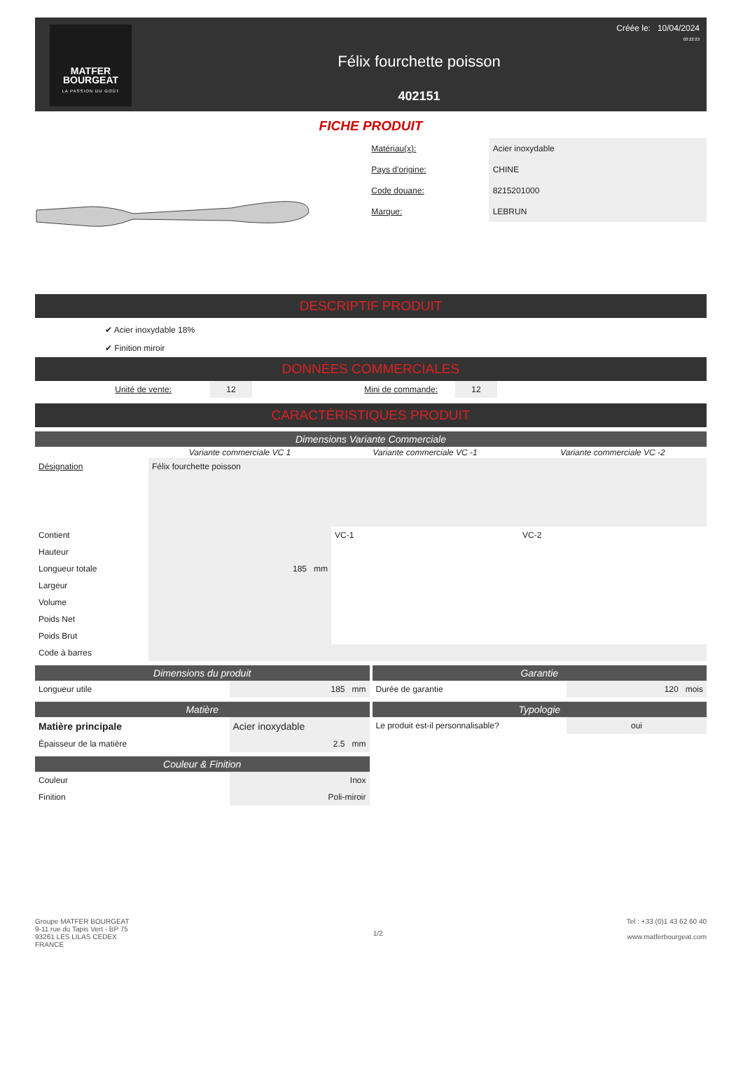MATFER
BOURGEAT
LA PASSION DU GOÛT
Félix fourchette poisson
402151
Créée le: 10/04/2024
03:22:23
FICHE PRODUIT
| Matériau(x): | Acier inoxydable |
| Pays d'origine: | CHINE |
| Code douane: | 8215201000 |
| Marque: | LEBRUN |
DESCRIPTIF PRODUIT
✔ Acier inoxydable 18%
✔ Finition miroir
DONNÉES COMMERCIALES
| Unité de vente: | | 12 | Mini de commande: | | 12 | |
CARACTÉRISTIQUES PRODUIT
Dimensions Variante Commerciale
| | Variante commerciale VC 1 | Variante commerciale VC -1 | Variante commerciale VC -2 |
| --- | --- | --- | --- |
| Désignation | Félix fourchette poisson | | |
| Contient | | VC-1 | VC-2 |
| Hauteur | | | |
| Longueur totale | 185 mm | | |
| Largeur | | | |
| Volume | | | |
| Poids Net | | | |
| Poids Brut | | | |
| Code à barres | | | |
Dimensions du produit
| Longueur utile | 185 mm |
Matière
| Matière principale | Acier inoxydable |
| Épaisseur de la matière | 2.5 mm |
Couleur & Finition
| Couleur | Inox |
| Finition | Poli-miroir |
Garantie
| Durée de garantie | 120 mois |
Typologie
| Le produit est-il personnalisable? | oui |
Groupe MATFER BOURGEAT
9-11 rue du Tapis Vert - BP 75
93261 LES LILAS CEDEX
FRANCE
1/2 Tel : +33 (0)1 43 62 60 40
www.matferbourgeat.com